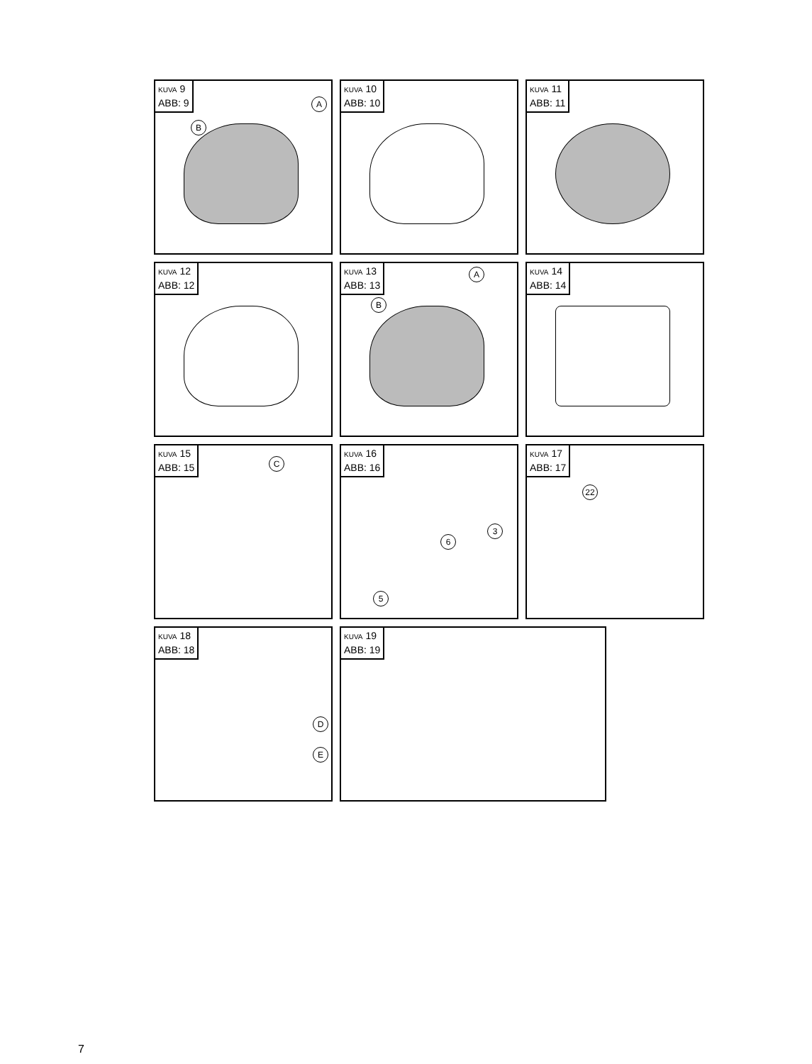KUVA 9
ABB: 9
A
B
KUVA 10
ABB: 10
KUVA 11
ABB: 11
KUVA 12
ABB: 12
KUVA 13
ABB: 13
A
B
KUVA 14
ABB: 14
KUVA 15
ABB: 15
C
KUVA 16
ABB: 16
3
6
5
KUVA 17
ABB: 17
22
KUVA 18
ABB: 18
D
E
KUVA 19
ABB: 19
7